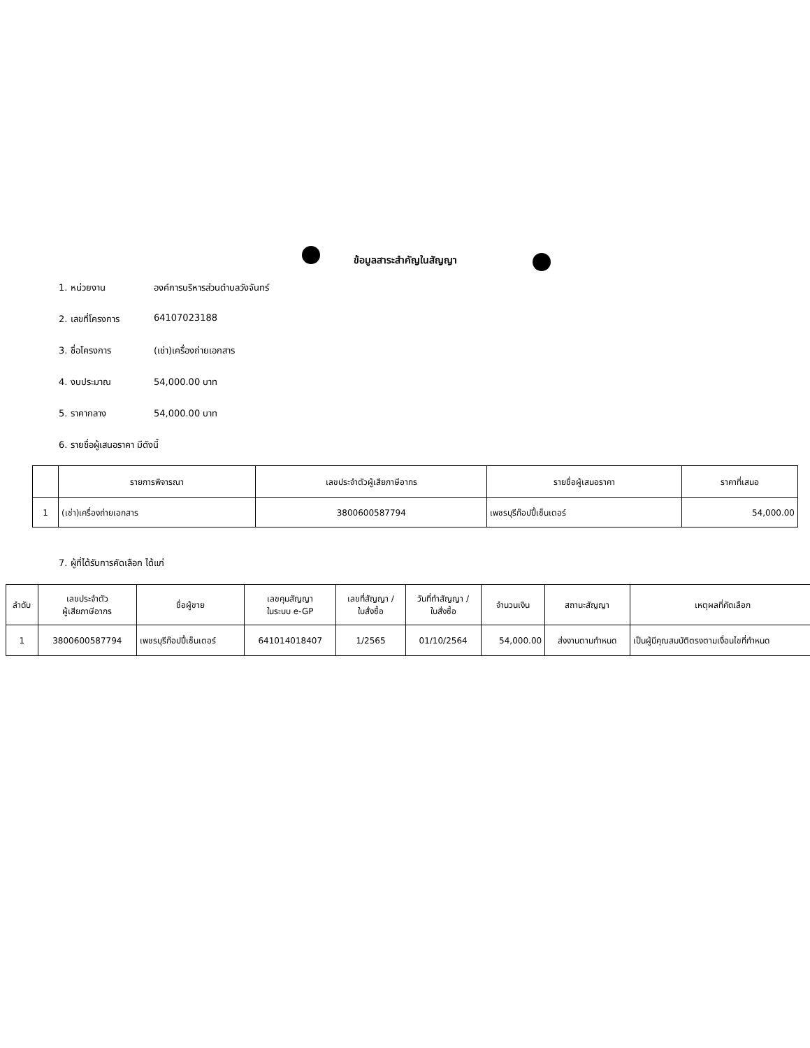ข้อมูลสาระสำคัญในสัญญา
1. หน่วยงาน องค์การบริหารส่วนตำบลวังจันทร์
2. เลขที่โครงการ 64107023188
3. ชื่อโครงการ (เช่า)เครื่องถ่ายเอกสาร
4. งบประมาณ 54,000.00 บาท
5. ราคากลาง 54,000.00 บาท
6. รายชื่อผู้เสนอราคา มีดังนี้
| | รายการพิจารณา | เลขประจำตัวผู้เสียภาษีอากร | รายชื่อผู้เสนอราคา | ราคาที่เสนอ |
| --- | --- | --- | --- | --- |
| 1 | (เช่า)เครื่องถ่ายเอกสาร | 3800600587794 | เพชรบุรีก๊อปปี้เซ็นเตอร์ | 54,000.00 |
7. ผู้ที่ได้รับการคัดเลือก ได้แก่
| ลำดับ | เลขประจำตัว ผู้เสียภาษีอากร | ชื่อผู้ขาย | เลขคุมสัญญา ในระบบ e-GP | เลขที่สัญญา / ใบสั่งซื้อ | วันที่ทำสัญญา / ใบสั่งซื้อ | จำนวนเงิน | สถานะสัญญา | เหตุผลที่คัดเลือก |
| --- | --- | --- | --- | --- | --- | --- | --- | --- |
| 1 | 3800600587794 | เพชรบุรีก๊อปปี้เซ็นเตอร์ | 641014018407 | 1/2565 | 01/10/2564 | 54,000.00 | ส่งงานตามกำหนด | เป็นผู้มีคุณสมบัติตรงตามเงื่อนไขที่กำหนด |